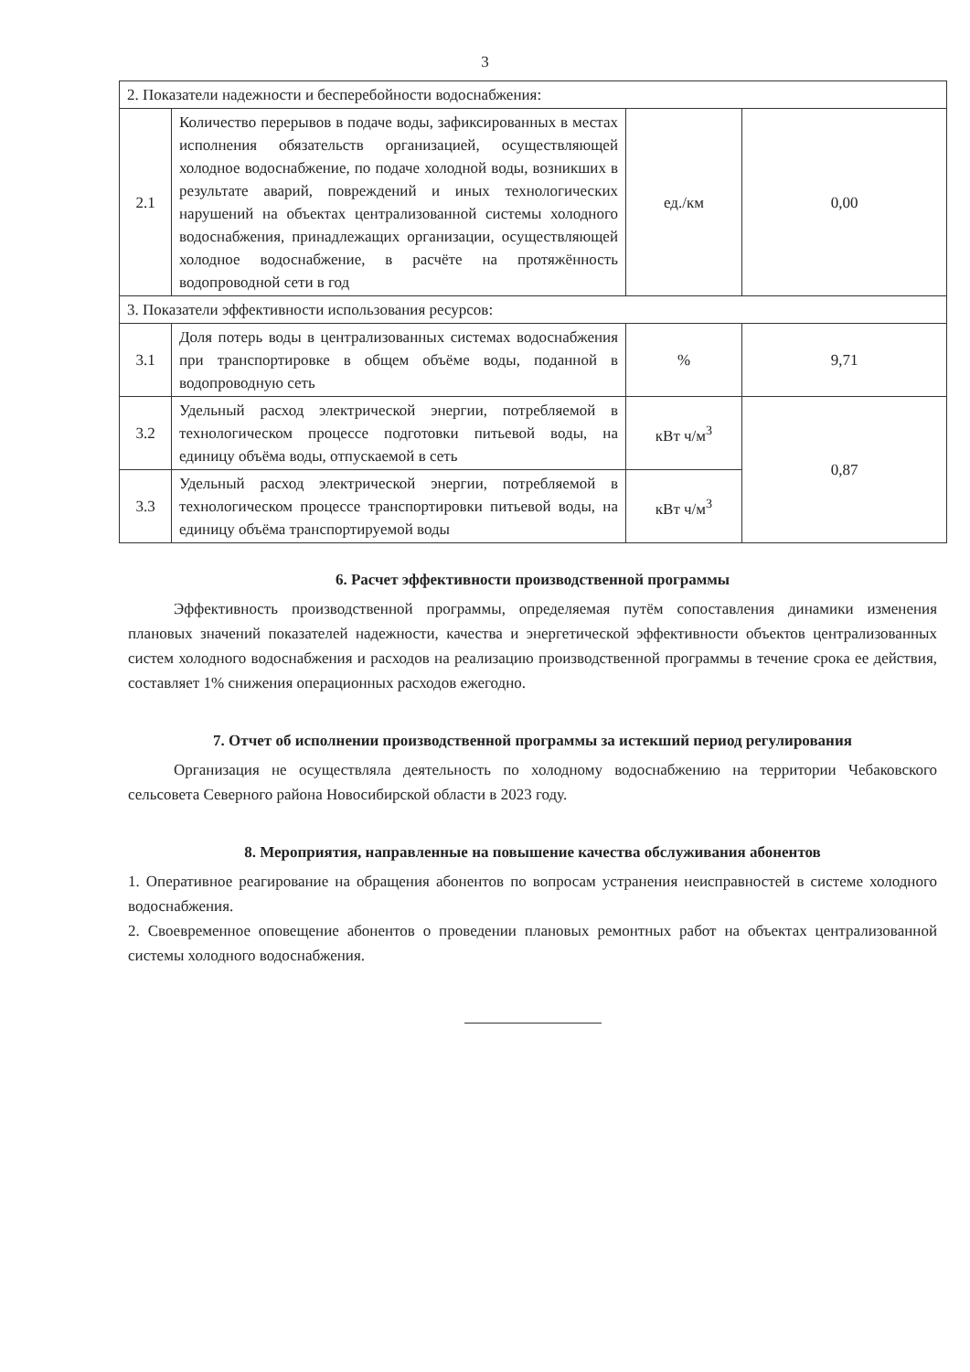3
| 2. Показатели надежности и бесперебойности водоснабжения: | | | |
| 2.1 | Количество перерывов в подаче воды, зафиксированных в местах исполнения обязательств организацией, осуществляющей холодное водоснабжение, по подаче холодной воды, возникших в результате аварий, повреждений и иных технологических нарушений на объектах централизованной системы холодного водоснабжения, принадлежащих организации, осуществляющей холодное водоснабжение, в расчёте на протяжённость водопроводной сети в год | ед./км | 0,00 |
| 3. Показатели эффективности использования ресурсов: | | | |
| 3.1 | Доля потерь воды в централизованных системах водоснабжения при транспортировке в общем объёме воды, поданной в водопроводную сеть | % | 9,71 |
| 3.2 | Удельный расход электрической энергии, потребляемой в технологическом процессе подготовки питьевой воды, на единицу объёма воды, отпускаемой в сеть | кВт ч/м<sup>3</sup> | 0,87 |
| 3.3 | Удельный расход электрической энергии, потребляемой в технологическом процессе транспортировки питьевой воды, на единицу объёма транспортируемой воды | кВт ч/м<sup>3</sup> | |
6. Расчет эффективности производственной программы
Эффективность производственной программы, определяемая путём сопоставления динамики изменения плановых значений показателей надежности, качества и энергетической эффективности объектов централизованных систем холодного водоснабжения и расходов на реализацию производственной программы в течение срока ее действия, составляет 1% снижения операционных расходов ежегодно.
7. Отчет об исполнении производственной программы за истекший период регулирования
Организация не осуществляла деятельность по холодному водоснабжению на территории Чебаковского сельсовета Северного района Новосибирской области в 2023 году.
8. Мероприятия, направленные на повышение качества обслуживания абонентов
1. Оперативное реагирование на обращения абонентов по вопросам устранения неисправностей в системе холодного водоснабжения.
2. Своевременное оповещение абонентов о проведении плановых ремонтных работ на объектах централизованной системы холодного водоснабжения.